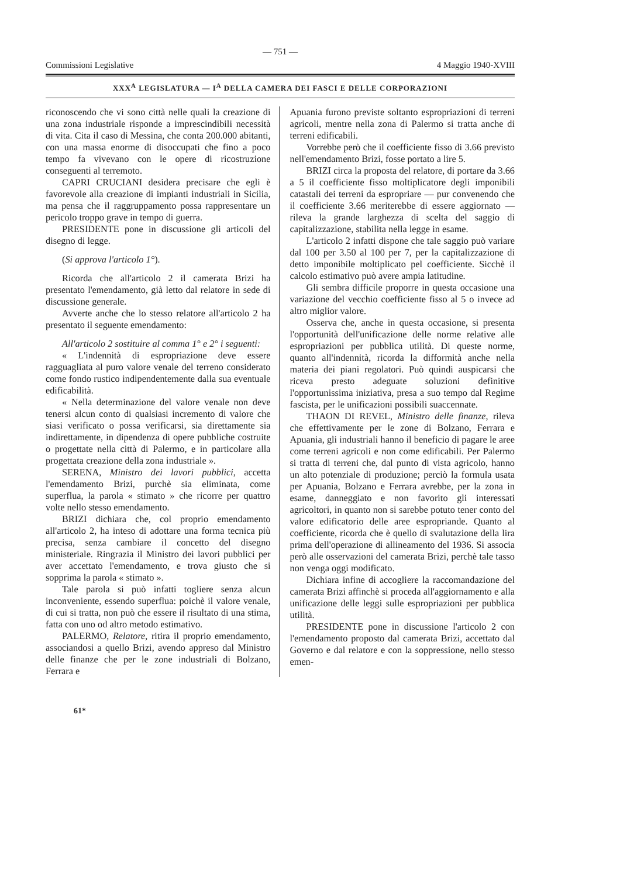— 751 —
Commissioni Legislative 4 Maggio 1940-XVIII
XXX<sup>A</sup> LEGISLATURA — I<sup>A</sup> DELLA CAMERA DEI FASCI E DELLE CORPORAZIONI
riconoscendo che vi sono città nelle quali la creazione di una zona industriale risponde a imprescindibili necessità di vita. Cita il caso di Messina, che conta 200.000 abitanti, con una massa enorme di disoccupati che fino a poco tempo fa vivevano con le opere di ricostruzione conseguenti al terremoto.
CAPRI CRUCIANI desidera precisare che egli è favorevole alla creazione di impianti industriali in Sicilia, ma pensa che il raggruppamento possa rappresentare un pericolo troppo grave in tempo di guerra.
PRESIDENTE pone in discussione gli articoli del disegno di legge.
(Si approva l'articolo 1°).
Ricorda che all'articolo 2 il camerata Brizi ha presentato l'emendamento, già letto dal relatore in sede di discussione generale.
Avverte anche che lo stesso relatore all'articolo 2 ha presentato il seguente emendamento:
All'articolo 2 sostituire al comma 1° e 2° i seguenti:
« L'indennità di espropriazione deve essere ragguagliata al puro valore venale del terreno considerato come fondo rustico indipendentemente dalla sua eventuale edificabilità.
« Nella determinazione del valore venale non deve tenersi alcun conto di qualsiasi incremento di valore che siasi verificato o possa verificarsi, sia direttamente sia indirettamente, in dipendenza di opere pubbliche costruite o progettate nella città di Palermo, e in particolare alla progettata creazione della zona industriale ».
SERENA, Ministro dei lavori pubblici, accetta l'emendamento Brizi, purchè sia eliminata, come superflua, la parola « stimato » che ricorre per quattro volte nello stesso emendamento.
BRIZI dichiara che, col proprio emendamento all'articolo 2, ha inteso di adottare una forma tecnica più precisa, senza cambiare il concetto del disegno ministeriale. Ringrazia il Ministro dei lavori pubblici per aver accettato l'emendamento, e trova giusto che si sopprima la parola « stimato ».
Tale parola si può infatti togliere senza alcun inconveniente, essendo superflua: poichè il valore venale, di cui si tratta, non può che essere il risultato di una stima, fatta con uno od altro metodo estimativo.
PALERMO, Relatore, ritira il proprio emendamento, associandosi a quello Brizi, avendo appreso dal Ministro delle finanze che per le zone industriali di Bolzano, Ferrara e
Apuania furono previste soltanto espropriazioni di terreni agricoli, mentre nella zona di Palermo si tratta anche di terreni edificabili.
Vorrebbe però che il coefficiente fisso di 3.66 previsto nell'emendamento Brizi, fosse portato a lire 5.
BRIZI circa la proposta del relatore, di portare da 3.66 a 5 il coefficiente fisso moltiplicatore degli imponibili catastali dei terreni da espropriare — pur convenendo che il coefficiente 3.66 meriterebbe di essere aggiornato — rileva la grande larghezza di scelta del saggio di capitalizzazione, stabilita nella legge in esame.
L'articolo 2 infatti dispone che tale saggio può variare dal 100 per 3.50 al 100 per 7, per la capitalizzazione di detto imponibile moltiplicato pel coefficiente. Sicchè il calcolo estimativo può avere ampia latitudine.
Gli sembra difficile proporre in questa occasione una variazione del vecchio coefficiente fisso al 5 o invece ad altro miglior valore.
Osserva che, anche in questa occasione, si presenta l'opportunità dell'unificazione delle norme relative alle espropriazioni per pubblica utilità. Di queste norme, quanto all'indennità, ricorda la difformità anche nella materia dei piani regolatori. Può quindi auspicarsi che riceva presto adeguate soluzioni definitive l'opportunissima iniziativa, presa a suo tempo dal Regime fascista, per le unificazioni possibili suaccennate.
THAON DI REVEL, Ministro delle finanze, rileva che effettivamente per le zone di Bolzano, Ferrara e Apuania, gli industriali hanno il beneficio di pagare le aree come terreni agricoli e non come edificabili. Per Palermo si tratta di terreni che, dal punto di vista agricolo, hanno un alto potenziale di produzione; perciò la formula usata per Apuania, Bolzano e Ferrara avrebbe, per la zona in esame, danneggiato e non favorito gli interessati agricoltori, in quanto non si sarebbe potuto tener conto del valore edificatorio delle aree espropriande. Quanto al coefficiente, ricorda che è quello di svalutazione della lira prima dell'operazione di allineamento del 1936. Si associa però alle osservazioni del camerata Brizi, perchè tale tasso non venga oggi modificato.
Dichiara infine di accogliere la raccomandazione del camerata Brizi affinchè si proceda all'aggiornamento e alla unificazione delle leggi sulle espropriazioni per pubblica utilità.
PRESIDENTE pone in discussione l'articolo 2 con l'emendamento proposto dal camerata Brizi, accettato dal Governo e dal relatore e con la soppressione, nello stesso emen-
61*